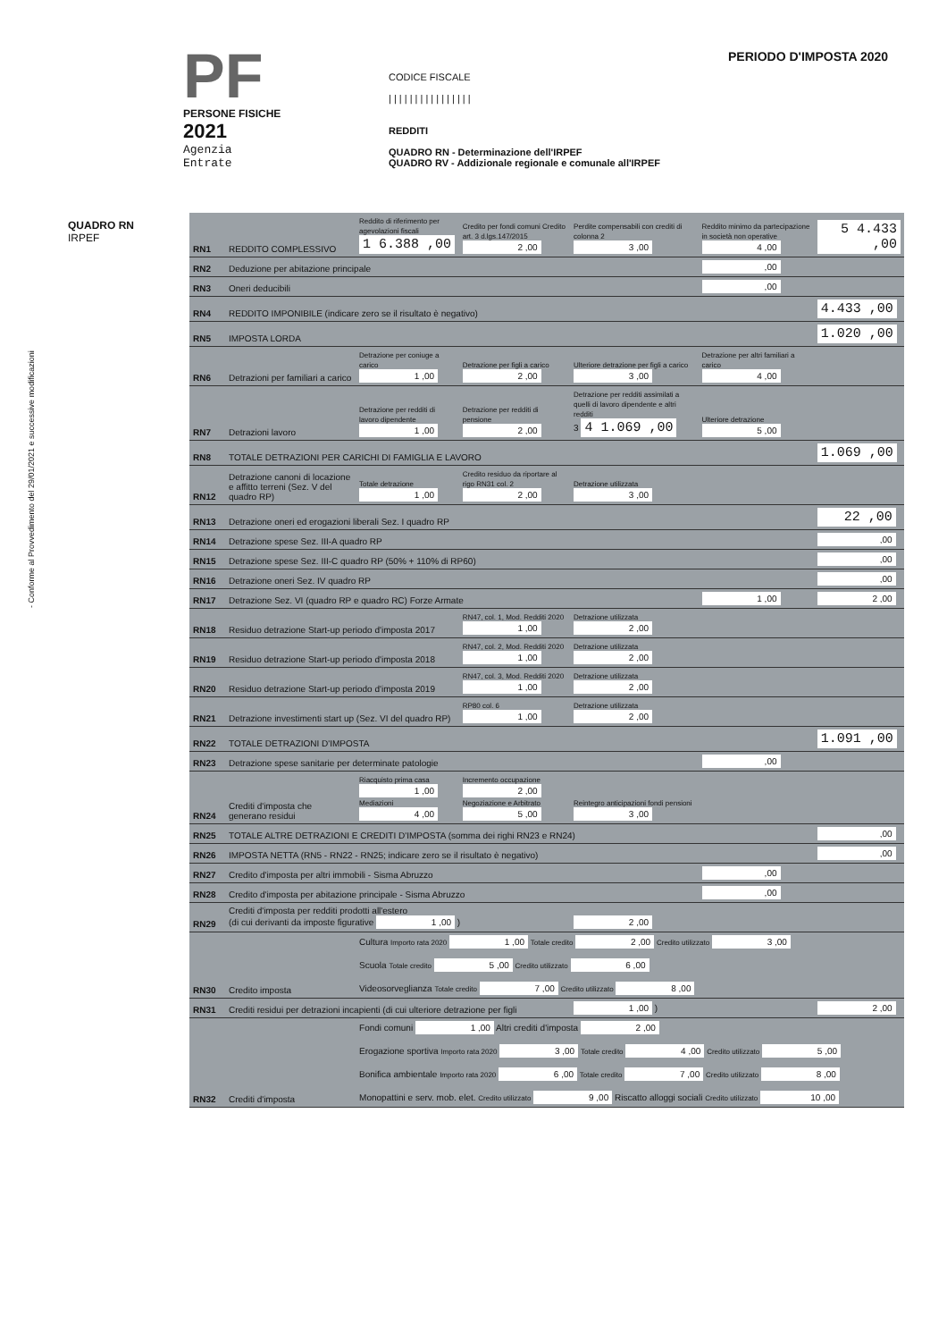- Conforme al Provvedimento del 29/01/2021 e successive modificazioni
PF
PERSONE FISICHE
2021
Agenzia
Entrate
CODICE FISCALE
| | | | | | | | | | | | | | | |
REDDITI
QUADRO RN - Determinazione dell'IRPEF
QUADRO RV - Addizionale regionale e comunale all'IRPEF
PERIODO D'IMPOSTA 2020
QUADRO RN
IRPEF
| RN1 | REDDITO COMPLESSIVO | Reddito di riferimento per agevolazioni fiscali 1 6.388 ,00 | Credito per fondi comuni Credito art. 3 d.lgs.147/2015 2 ,00 | Perdite compensabili con crediti di colonna 2 3 ,00 | Reddito minimo da partecipazione in società non operative 4 ,00 | 5 4.433 ,00 |
| RN2 | Deduzione per abitazione principale | | | | ,00 | |
| RN3 | Oneri deducibili | | | | ,00 | |
| RN4 | REDDITO IMPONIBILE (indicare zero se il risultato è negativo) | | | | | 4.433 ,00 |
| RN5 | IMPOSTA LORDA | | | | | 1.020 ,00 |
| RN6 | Detrazioni per familiari a carico | Detrazione per coniuge a carico 1 ,00 | Detrazione per figli a carico 2 ,00 | Ulteriore detrazione per figli a carico 3 ,00 | Detrazione per altri familiari a carico 4 ,00 | |
| RN7 | Detrazioni lavoro | Detrazione per redditi di lavoro dipendente 1 ,00 | Detrazione per redditi di pensione 2 ,00 | Detrazione per redditi assimilati a quelli di lavoro dipendente e altri redditi 3 4 1.069 ,00 | Ulteriore detrazione 5 ,00 | |
| RN8 | TOTALE DETRAZIONI PER CARICHI DI FAMIGLIA E LAVORO | | | | | 1.069 ,00 |
| RN12 | Detrazione canoni di locazione e affitto terreni (Sez. V del quadro RP) | Totale detrazione 1 ,00 | Credito residuo da riportare al rigo RN31 col. 2 2 ,00 | Detrazione utilizzata 3 ,00 | | |
| RN13 | Detrazione oneri ed erogazioni liberali Sez. I quadro RP | | | | | 22 ,00 |
| RN14 | Detrazione spese Sez. III-A quadro RP | | | | | ,00 |
| RN15 | Detrazione spese Sez. III-C quadro RP (50% + 110% di RP60) | | | | | ,00 |
| RN16 | Detrazione oneri Sez. IV quadro RP | | | | | ,00 |
| RN17 | Detrazione Sez. VI (quadro RP e quadro RC) Forze Armate | | | | 1 ,00 | 2 ,00 |
| RN18 | Residuo detrazione Start-up periodo d'imposta 2017 | | RN47, col. 1, Mod. Redditi 2020 1 ,00 | Detrazione utilizzata 2 ,00 | | |
| RN19 | Residuo detrazione Start-up periodo d'imposta 2018 | | RN47, col. 2, Mod. Redditi 2020 1 ,00 | Detrazione utilizzata 2 ,00 | | |
| RN20 | Residuo detrazione Start-up periodo d'imposta 2019 | | RN47, col. 3, Mod. Redditi 2020 1 ,00 | Detrazione utilizzata 2 ,00 | | |
| RN21 | Detrazione investimenti start up (Sez. VI del quadro RP) | | RP80 col. 6 1 ,00 | Detrazione utilizzata 2 ,00 | | |
| RN22 | TOTALE DETRAZIONI D'IMPOSTA | | | | | 1.091 ,00 |
| RN23 | Detrazione spese sanitarie per determinate patologie | | | | ,00 | |
| RN24 | Crediti d'imposta che generano residui | Riacquisto prima casa 1 ,00 Mediazioni 4 ,00 | Incremento occupazione 2 ,00 Negoziazione e Arbitrato 5 ,00 | Reintegro anticipazioni fondi pensioni 3 ,00 | | |
| RN25 | TOTALE ALTRE DETRAZIONI E CREDITI D'IMPOSTA (somma dei righi RN23 e RN24) | | | | | ,00 |
| RN26 | IMPOSTA NETTA (RN5 - RN22 - RN25; indicare zero se il risultato è negativo) | | | | | ,00 |
| RN27 | Credito d'imposta per altri immobili - Sisma Abruzzo | | | | ,00 | |
| RN28 | Credito d'imposta per abitazione principale - Sisma Abruzzo | | | | ,00 | |
| RN29 | Crediti d'imposta per redditi prodotti all'estero (di cui derivanti da imposte figurative 1 ,00 ) | | | 2 ,00 | | |
| RN30 | Credito imposta | Cultura Importo rata 2020 1 ,00 Totale credito 2 ,00 Credito utilizzato 3 ,00 Scuola Totale credito 5 ,00 Credito utilizzato 6 ,00 Videosorveglianza Totale credito 7 ,00 Credito utilizzato 8 ,00 | | | | |
| RN31 | Crediti residui per detrazioni incapienti (di cui ulteriore detrazione per figli | | | 1 ,00 ) | | 2 ,00 |
| RN32 | Crediti d'imposta | Fondi comuni 1 ,00 Altri crediti d'imposta 2 ,00 Erogazione sportiva Importo rata 2020 3 ,00 Totale credito 4 ,00 Credito utilizzato 5 ,00 Bonifica ambientale Importo rata 2020 6 ,00 Totale credito 7 ,00 Credito utilizzato 8 ,00 Monopattini e serv. mob. elet. Credito utilizzato 9 ,00 Riscatto alloggi sociali Credito utilizzato 10 ,00 | | | | |